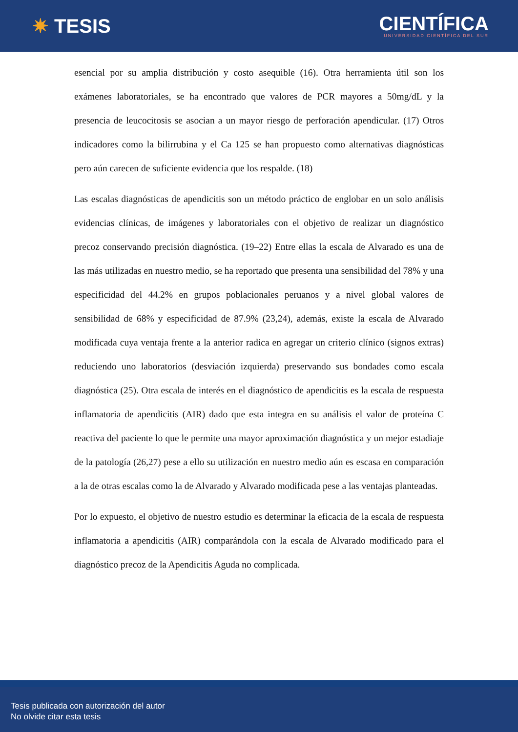✷ TESIS
CIENTÍFICA
UNIVERSIDAD CIENTÍFICA DEL SUR
esencial por su amplia distribución y costo asequible (16). Otra herramienta útil son los exámenes laboratoriales, se ha encontrado que valores de PCR mayores a 50mg/dL y la presencia de leucocitosis se asocian a un mayor riesgo de perforación apendicular. (17) Otros indicadores como la bilirrubina y el Ca 125 se han propuesto como alternativas diagnósticas pero aún carecen de suficiente evidencia que los respalde. (18)
Las escalas diagnósticas de apendicitis son un método práctico de englobar en un solo análisis evidencias clínicas, de imágenes y laboratoriales con el objetivo de realizar un diagnóstico precoz conservando precisión diagnóstica. (19–22) Entre ellas la escala de Alvarado es una de las más utilizadas en nuestro medio, se ha reportado que presenta una sensibilidad del 78% y una especificidad del 44.2% en grupos poblacionales peruanos y a nivel global valores de sensibilidad de 68% y especificidad de 87.9% (23,24), además, existe la escala de Alvarado modificada cuya ventaja frente a la anterior radica en agregar un criterio clínico (signos extras) reduciendo uno laboratorios (desviación izquierda) preservando sus bondades como escala diagnóstica (25). Otra escala de interés en el diagnóstico de apendicitis es la escala de respuesta inflamatoria de apendicitis (AIR) dado que esta integra en su análisis el valor de proteína C reactiva del paciente lo que le permite una mayor aproximación diagnóstica y un mejor estadiaje de la patología (26,27) pese a ello su utilización en nuestro medio aún es escasa en comparación a la de otras escalas como la de Alvarado y Alvarado modificada pese a las ventajas planteadas.
Por lo expuesto, el objetivo de nuestro estudio es determinar la eficacia de la escala de respuesta inflamatoria a apendicitis (AIR) comparándola con la escala de Alvarado modificado para el diagnóstico precoz de la Apendicitis Aguda no complicada.
Tesis publicada con autorización del autor
No olvide citar esta tesis